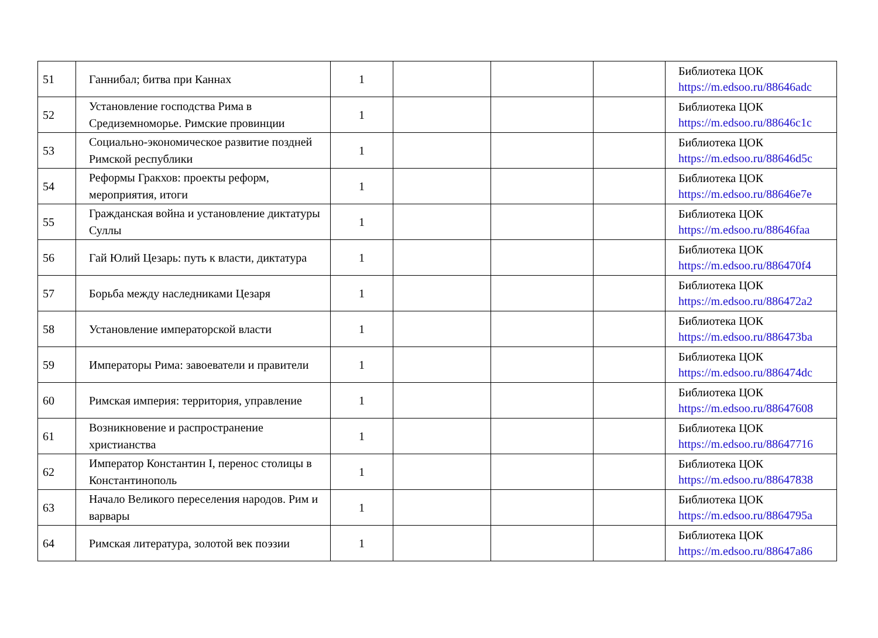| 51 | Ганнибал; битва при Каннах | 1 | | | | Библиотека ЦОК https://m.edsoo.ru/88646adc |
| 52 | Установление господства Рима в Средиземноморье. Римские провинции | 1 | | | | Библиотека ЦОК https://m.edsoo.ru/88646c1c |
| 53 | Социально-экономическое развитие поздней Римской республики | 1 | | | | Библиотека ЦОК https://m.edsoo.ru/88646d5c |
| 54 | Реформы Гракхов: проекты реформ, мероприятия, итоги | 1 | | | | Библиотека ЦОК https://m.edsoo.ru/88646e7e |
| 55 | Гражданская война и установление диктатуры Суллы | 1 | | | | Библиотека ЦОК https://m.edsoo.ru/88646faa |
| 56 | Гай Юлий Цезарь: путь к власти, диктатура | 1 | | | | Библиотека ЦОК https://m.edsoo.ru/886470f4 |
| 57 | Борьба между наследниками Цезаря | 1 | | | | Библиотека ЦОК https://m.edsoo.ru/886472a2 |
| 58 | Установление императорской власти | 1 | | | | Библиотека ЦОК https://m.edsoo.ru/886473ba |
| 59 | Императоры Рима: завоеватели и правители | 1 | | | | Библиотека ЦОК https://m.edsoo.ru/886474dc |
| 60 | Римская империя: территория, управление | 1 | | | | Библиотека ЦОК https://m.edsoo.ru/88647608 |
| 61 | Возникновение и распространение христианства | 1 | | | | Библиотека ЦОК https://m.edsoo.ru/88647716 |
| 62 | Император Константин I, перенос столицы в Константинополь | 1 | | | | Библиотека ЦОК https://m.edsoo.ru/88647838 |
| 63 | Начало Великого переселения народов. Рим и варвары | 1 | | | | Библиотека ЦОК https://m.edsoo.ru/8864795a |
| 64 | Римская литература, золотой век поэзии | 1 | | | | Библиотека ЦОК https://m.edsoo.ru/88647a86 |